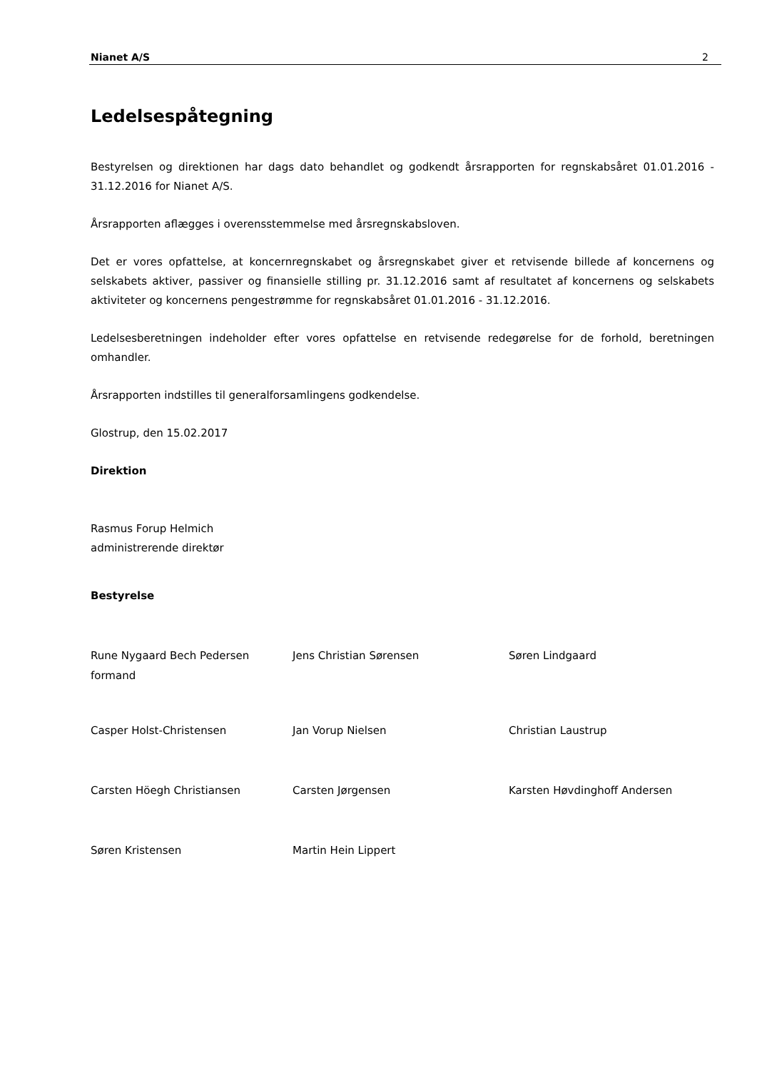Nianet A/S 2
Ledelsespåtegning
Bestyrelsen og direktionen har dags dato behandlet og godkendt årsrapporten for regnskabsåret 01.01.2016 - 31.12.2016 for Nianet A/S.
Årsrapporten aflægges i overensstemmelse med årsregnskabsloven.
Det er vores opfattelse, at koncernregnskabet og årsregnskabet giver et retvisende billede af koncernens og selskabets aktiver, passiver og finansielle stilling pr. 31.12.2016 samt af resultatet af koncernens og selskabets aktiviteter og koncernens pengestrømme for regnskabsåret 01.01.2016 - 31.12.2016.
Ledelsesberetningen indeholder efter vores opfattelse en retvisende redegørelse for de forhold, beretningen omhandler.
Årsrapporten indstilles til generalforsamlingens godkendelse.
Glostrup, den 15.02.2017
Direktion
Rasmus Forup Helmich
administrerende direktør
Bestyrelse
Rune Nygaard Bech Pedersen
formand
Jens Christian Sørensen
Søren Lindgaard
Casper Holst-Christensen
Jan Vorup Nielsen
Christian Laustrup
Carsten Höegh Christiansen
Carsten Jørgensen
Karsten Høvdinghoff Andersen
Søren Kristensen
Martin Hein Lippert